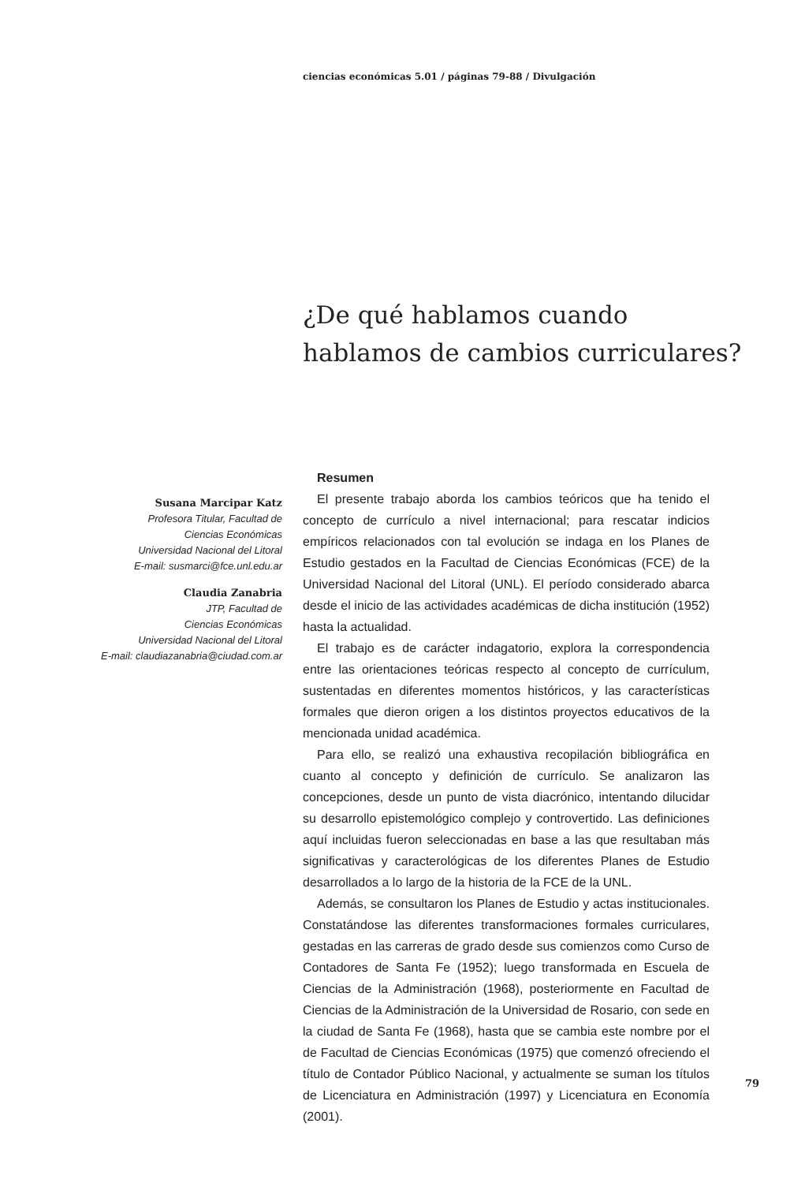ciencias económicas 5.01 / páginas 79-88 / Divulgación
¿De qué hablamos cuando
hablamos de cambios curriculares?
Susana Marcipar Katz
Profesora Titular, Facultad de
Ciencias Económicas
Universidad Nacional del Litoral
E-mail: susmarci@fce.unl.edu.ar
Claudia Zanabria
JTP, Facultad de
Ciencias Económicas
Universidad Nacional del Litoral
E-mail: claudiazanabria@ciudad.com.ar
Resumen
El presente trabajo aborda los cambios teóricos que ha tenido el concepto de currículo a nivel internacional; para rescatar indicios empíricos relacionados con tal evolución se indaga en los Planes de Estudio gestados en la Facultad de Ciencias Económicas (FCE) de la Universidad Nacional del Litoral (UNL). El período considerado abarca desde el inicio de las actividades académicas de dicha institución (1952) hasta la actualidad.
El trabajo es de carácter indagatorio, explora la correspondencia entre las orientaciones teóricas respecto al concepto de currículum, sustentadas en diferentes momentos históricos, y las características formales que dieron origen a los distintos proyectos educativos de la mencionada unidad académica.
Para ello, se realizó una exhaustiva recopilación bibliográfica en cuanto al concepto y definición de currículo. Se analizaron las concepciones, desde un punto de vista diacrónico, intentando dilucidar su desarrollo epistemológico complejo y controvertido. Las definiciones aquí incluidas fueron seleccionadas en base a las que resultaban más significativas y caracterológicas de los diferentes Planes de Estudio desarrollados a lo largo de la historia de la FCE de la UNL.
Además, se consultaron los Planes de Estudio y actas institucionales. Constatándose las diferentes transformaciones formales curriculares, gestadas en las carreras de grado desde sus comienzos como Curso de Contadores de Santa Fe (1952); luego transformada en Escuela de Ciencias de la Administración (1968), posteriormente en Facultad de Ciencias de la Administración de la Universidad de Rosario, con sede en la ciudad de Santa Fe (1968), hasta que se cambia este nombre por el de Facultad de Ciencias Económicas (1975) que comenzó ofreciendo el título de Contador Público Nacional, y actualmente se suman los títulos de Licenciatura en Administración (1997) y Licenciatura en Economía (2001).
79